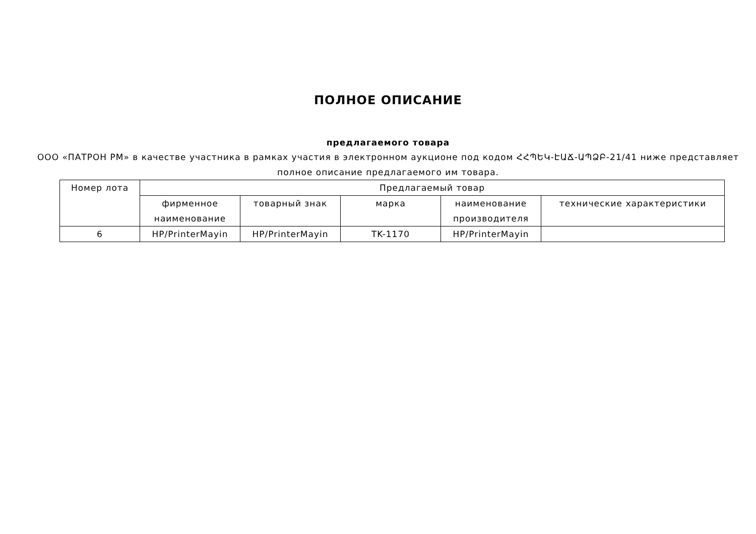ПОЛНОЕ ОПИСАНИЕ
предлагаемого товара
ООО «ПАТРОН РМ» в качестве участника в рамках участия в электронном аукционе под кодом ՀՀՊԵԿ-ԷԱՃ-ԱՊՁԲ-21/41 ниже представляет полное описание предлагаемого им товара.
| Номер лота | Предлагаемый товар | | | | |
| --- | --- | --- | --- | --- | --- |
| | фирменное наименование | товарный знак | марка | наименование производителя | технические характеристики |
| 6 | HP/PrinterMayin | HP/PrinterMayin | TK-1170 | HP/PrinterMayin | |